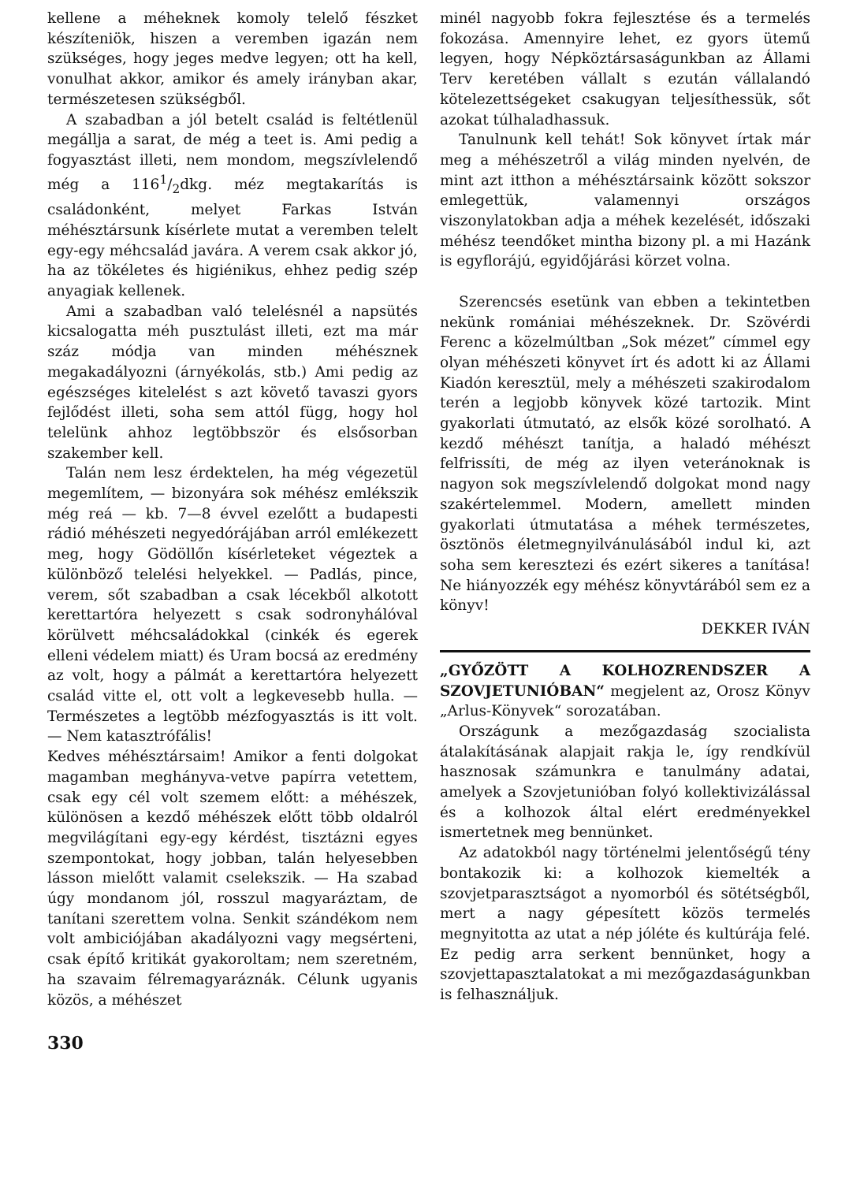kellene a méheknek komoly telelő fészket készíteniök, hiszen a veremben igazán nem szükséges, hogy jeges medve legyen; ott ha kell, vonulhat akkor, amikor és amely irányban akar, természetesen szükségből.
A szabadban a jól betelt család is feltétlenül megállja a sarat, de még a teet is. Ami pedig a fogyasztást illeti, nem mondom, megszívlelendő még a 1161/2dkg. méz megtakarítás is családonként, melyet Farkas István méhésztársunk kísérlete mutat a veremben telelt egy-egy méhcsalád javára. A verem csak akkor jó, ha az tökéletes és higiénikus, ehhez pedig szép anyagiak kellenek.
Ami a szabadban való telelésnél a napsütés kicsalogatta méh pusztulást illeti, ezt ma már száz módja van minden méhésznek megakadályozni (árnyékolás, stb.) Ami pedig az egészséges kitelelést s azt követő tavaszi gyors fejlődést illeti, soha sem attól függ, hogy hol telelünk ahhoz legtöbbször és elsősorban szakember kell.
Talán nem lesz érdektelen, ha még végezetül megemlítem, — bizonyára sok méhész emlékszik még reá — kb. 7—8 évvel ezelőtt a budapesti rádió méhészeti negyedórájában arról emlékezett meg, hogy Gödöllőn kísérleteket végeztek a különböző telelési helyekkel. — Padlás, pince, verem, sőt szabadban a csak lécekből alkotott kerettartóra helyezett s csak sodronyhálóval körülvett méhcsaládokkal (cinkék és egerek elleni védelem miatt) és Uram bocsá az eredmény az volt, hogy a pálmát a kerettartóra helyezett család vitte el, ott volt a legkevesebb hulla. — Természetes a legtöbb mézfogyasztás is itt volt. — Nem katasztrófális!
Kedves méhésztársaim! Amikor a fenti dolgokat magamban meghányva-vetve papírra vetettem, csak egy cél volt szemem előtt: a méhészek, különösen a kezdő méhészek előtt több oldalról megvilágítani egy-egy kérdést, tisztázni egyes szempontokat, hogy jobban, talán helyesebben lásson mielőtt valamit cselekszik. — Ha szabad úgy mondanom jól, rosszul magyaráztam, de tanítani szerettem volna. Senkit szándékom nem volt ambiciójában akadályozni vagy megsérteni, csak építő kritikát gyakoroltam; nem szeretném, ha szavaim félremagyaráznák. Célunk ugyanis közös, a méhészet
minél nagyobb fokra fejlesztése és a termelés fokozása. Amennyire lehet, ez gyors ütemű legyen, hogy Népköztársaságunkban az Állami Terv keretében vállalt s ezután vállalandó kötelezettségeket csakugyan teljesíthessük, sőt azokat túlhaladhassuk.
Tanulnunk kell tehát! Sok könyvet írtak már meg a méhészetről a világ minden nyelvén, de mint azt itthon a méhésztársaink között sokszor emlegettük, valamennyi országos viszonylatokban adja a méhek kezelését, időszaki méhész teendőket mintha bizony pl. a mi Hazánk is egyflorájú, egyidőjárási körzet volna.
Szerencsés esetünk van ebben a tekintetben nekünk romániai méhészeknek. Dr. Szövérdi Ferenc a közelmúltban „Sok mézet” címmel egy olyan méhészeti könyvet írt és adott ki az Állami Kiadón keresztül, mely a méhészeti szakirodalom terén a legjobb könyvek közé tartozik. Mint gyakorlati útmutató, az elsők közé sorolható. A kezdő méhészt tanítja, a haladó méhészt felfrissíti, de még az ilyen veteránoknak is nagyon sok megszívlelendő dolgokat mond nagy szakértelemmel. Modern, amellett minden gyakorlati útmutatása a méhek természetes, ösztönös életmegnyilvánulásából indul ki, azt soha sem keresztezi és ezért sikeres a tanítása! Ne hiányozzék egy méhész könyvtárából sem ez a könyv!
DEKKER IVÁN
„GYŐZÖTT A KOLHOZRENDSZER A SZOVJETUNIÓBAN“ megjelent az, Orosz Könyv „Arlus-Könyvek“ sorozatában.
Országunk a mezőgazdaság szocialista átalakításának alapjait rakja le, így rendkívül hasznosak számunkra e tanulmány adatai, amelyek a Szovjetunióban folyó kollektivizálással és a kolhozok által elért eredményekkel ismertetnek meg bennünket.
Az adatokból nagy történelmi jelentőségű tény bontakozik ki: a kolhozok kiemelték a szovjetparasztságot a nyomorból és sötétségből, mert a nagy gépesített közös termelés megnyitotta az utat a nép jóléte és kultúrája felé. Ez pedig arra serkent bennünket, hogy a szovjettapasztalatokat a mi mezőgazdaságunkban is felhasználjuk.
330